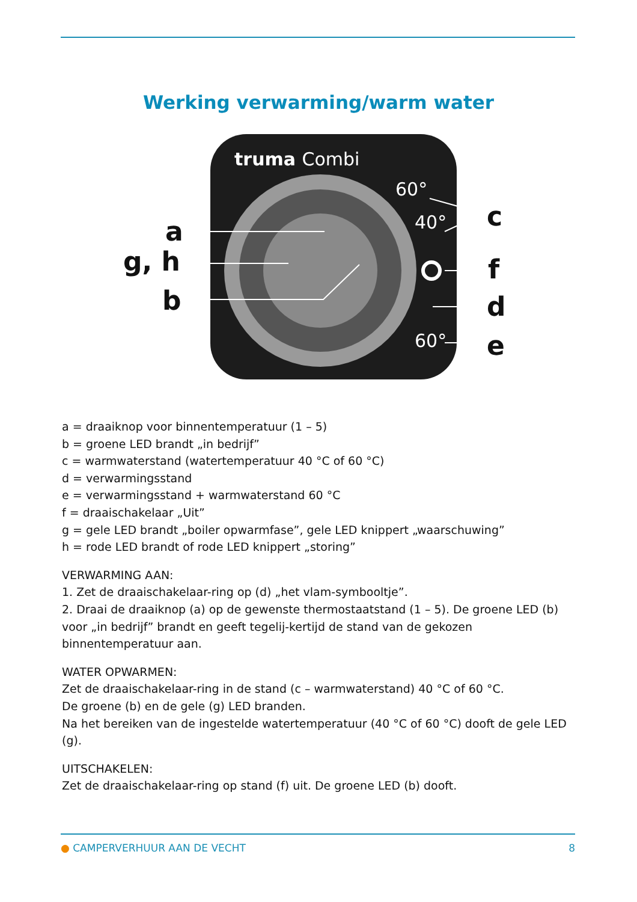Werking verwarming/warm water
truma Combi
60°
40°
60°
a
g, h
b
c
f
d
e
a = draaiknop voor binnentemperatuur (1 – 5)
b = groene LED brandt „in bedrijf”
c = warmwaterstand (watertemperatuur 40 °C of 60 °C)
d = verwarmingsstand
e = verwarmingsstand + warmwaterstand 60 °C
f = draaischakelaar „Uit”
g = gele LED brandt „boiler opwarmfase”, gele LED knippert „waarschuwing”
h = rode LED brandt of rode LED knippert „storing”
VERWARMING AAN:
1. Zet de draaischakelaar-ring op (d) „het vlam-symbooltje”.
2. Draai de draaiknop (a) op de gewenste thermostaatstand (1 – 5). De groene LED (b) voor „in bedrijf” brandt en geeft tegelij-kertijd de stand van de gekozen binnentemperatuur aan.
WATER OPWARMEN:
Zet de draaischakelaar-ring in de stand (c – warmwaterstand) 40 °C of 60 °C.
De groene (b) en de gele (g) LED branden.
Na het bereiken van de ingestelde watertemperatuur (40 °C of 60 °C) dooft de gele LED (g).
UITSCHAKELEN:
Zet de draaischakelaar-ring op stand (f) uit. De groene LED (b) dooft.
● CAMPERVERHUUR AAN DE VECHT 8